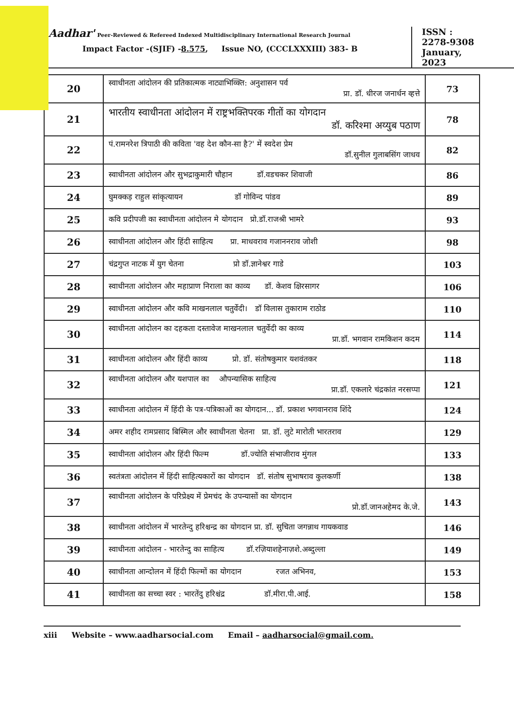Aadhar' Peer-Reviewed & Refereed Indexed Multidisciplinary International Research Journal
Impact Factor -(SJIF) -8.575, Issue NO, (CCCLXXXIII) 383- B
ISSN :
2278-9308
January,
2023
| 20 | स्वाधीनता आंदोलन की प्रतिकात्मक नाट्याभिव्क्ति: अनुशासन पर्व प्रा. डॉ. धीरज जनार्धन व्हत्ते | 73 |
| 21 | भारतीय स्वाधीनता आंदोलन में राष्ट्रभक्तिपरक गीतों का योगदान डॉ. करिश्मा अय्युब पठाण | 78 |
| 22 | पं.रामनरेश त्रिपाठी की कविता 'वह देश कौन-सा है?' में स्वदेश प्रेम डॉ.सुनील गुलाबसिंग जाधव | 82 |
| 23 | स्वाधीनता आंदोलन और सुभद्राकुमारी चौहान डॉ.वडचकर शिवाजी | 86 |
| 24 | घुमक्कड़ राहुल सांकृत्यायन डॉ गोविन्द पांडव | 89 |
| 25 | कवि प्रदीपजी का स्वाधीनता आंदोलन मे योगदान प्रो.डॉ.राजश्री भामरे | 93 |
| 26 | स्वाधीनता आंदोलन और हिंदी साहित्य प्रा. माधवराव गजाननराव जोशी | 98 |
| 27 | चंद्रगुप्त नाटक में युग चेतना प्रो डॉ.ज्ञानेश्वर गाडे | 103 |
| 28 | स्वाधीनता आंदोलन और महाप्राण निराला का काव्य डॉ. केशव क्षिरसागर | 106 |
| 29 | स्वाधीनता आंदोलन और कवि माखनलाल चतुर्वेदी। डॉ विलास तुकाराम राठोड | 110 |
| 30 | स्वाधीनता आंदोलन का दहकता दस्तावेज माखनलाल चतुर्वेदी का काव्य प्रा.डॉ. भगवान रामकिशन कदम | 114 |
| 31 | स्वाधीनता आंदोलन और हिंदी काव्य प्रो. डॉ. संतोषकुमार यशवंतकर | 118 |
| 32 | स्वाधीनता आंदोलन और यशपाल का औपन्यासिक साहित्य प्रा.डॉ. एकलारे चंद्रकांत नरसप्पा | 121 |
| 33 | स्वाधीनता आंदोलन में हिंदी के पत्र-पत्रिकाओं का योगदान... डॉ. प्रकाश भगवानराव शिंदे | 124 |
| 34 | अमर शहीद रामप्रसाद बिस्मिल और स्वाधीनता चेतना प्रा. डॉ. लुटे मारोती भारतराव | 129 |
| 35 | स्वाधीनता आंदोलन और हिंदी फिल्म डॉ.ज्योति संभाजीराव मुंगल | 133 |
| 36 | स्वतंत्रता आंदोलन में हिंदी साहित्यकारों का योगदान डॉ. संतोष सुभाषराव कुलकर्णी | 138 |
| 37 | स्वाधीनता आंदोलन के परिप्रेक्ष्य में प्रेमचंद के उपन्यासों का योगदान प्रो.डॉ.जानअहेमद के.जे. | 143 |
| 38 | स्वाधीनता आंदोलन में भारतेन्दु हरिश्चन्द्र का योगदान प्रा. डॉ. सुचिता जगन्नाथ गायकवाड | 146 |
| 39 | स्वाधीनता आंदोलन - भारतेन्दु का साहित्य डॉ.रज़ियाशहेनाज़शे.अब्दुल्ला | 149 |
| 40 | स्वाधीनता आन्दोलन में हिंदी फिल्मों का योगदान रजत अभिनव, | 153 |
| 41 | स्वाधीनता का सच्चा स्वर : भारतेंदु हरिश्चंद्र डॉ.मीरा.पी.आई. | 158 |
xiii Website – www.aadharsocial.com Email – aadharsocial@gmail.com.